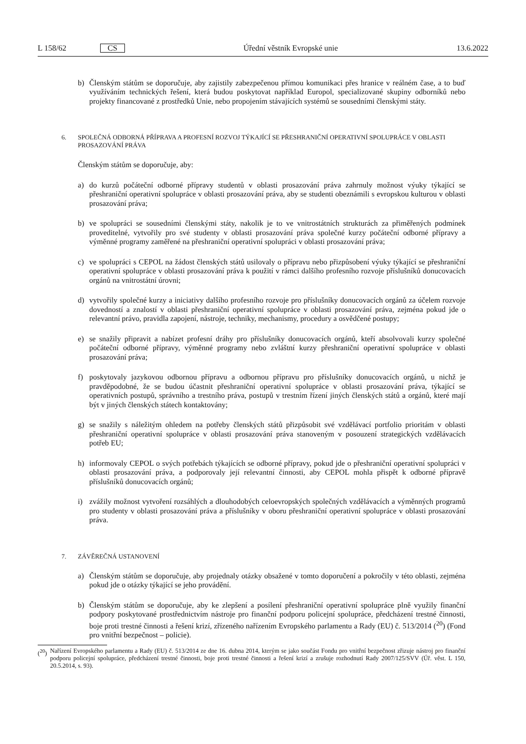L 158/62 CS Úřední věstník Evropské unie 13.6.2022
b) Členským státům se doporučuje, aby zajistily zabezpečenou přímou komunikaci přes hranice v reálném čase, a to buď využíváním technických řešení, která budou poskytovat například Europol, specializované skupiny odborníků nebo projekty financované z prostředků Unie, nebo propojením stávajících systémů se sousedními členskými státy.
6. SPOLEČNÁ ODBORNÁ PŘÍPRAVA A PROFESNÍ ROZVOJ TÝKAJÍCÍ SE PŘESHRANIČNÍ OPERATIVNÍ SPOLUPRÁCE V OBLASTI PROSAZOVÁNÍ PRÁVA
Členským státům se doporučuje, aby:
a) do kurzů počáteční odborné přípravy studentů v oblasti prosazování práva zahrnuly možnost výuky týkající se přeshraniční operativní spolupráce v oblasti prosazování práva, aby se studenti obeznámili s evropskou kulturou v oblasti prosazování práva;
b) ve spolupráci se sousedními členskými státy, nakolik je to ve vnitrostátních strukturách za přiměřených podmínek proveditelné, vytvořily pro své studenty v oblasti prosazování práva společné kurzy počáteční odborné přípravy a výměnné programy zaměřené na přeshraniční operativní spolupráci v oblasti prosazování práva;
c) ve spolupráci s CEPOL na žádost členských států usilovaly o přípravu nebo přizpůsobení výuky týkající se přeshraniční operativní spolupráce v oblasti prosazování práva k použití v rámci dalšího profesního rozvoje příslušníků donucovacích orgánů na vnitrostátní úrovni;
d) vytvořily společné kurzy a iniciativy dalšího profesního rozvoje pro příslušníky donucovacích orgánů za účelem rozvoje dovedností a znalostí v oblasti přeshraniční operativní spolupráce v oblasti prosazování práva, zejména pokud jde o relevantní právo, pravidla zapojení, nástroje, techniky, mechanismy, procedury a osvědčené postupy;
e) se snažily připravit a nabízet profesní dráhy pro příslušníky donucovacích orgánů, kteří absolvovali kurzy společné počáteční odborné přípravy, výměnné programy nebo zvláštní kurzy přeshraniční operativní spolupráce v oblasti prosazování práva;
f) poskytovaly jazykovou odbornou přípravu a odbornou přípravu pro příslušníky donucovacích orgánů, u nichž je pravděpodobné, že se budou účastnit přeshraniční operativní spolupráce v oblasti prosazování práva, týkající se operativních postupů, správního a trestního práva, postupů v trestním řízení jiných členských států a orgánů, které mají být v jiných členských státech kontaktovány;
g) se snažily s náležitým ohledem na potřeby členských států přizpůsobit své vzdělávací portfolio prioritám v oblasti přeshraniční operativní spolupráce v oblasti prosazování práva stanoveným v posouzení strategických vzdělávacích potřeb EU;
h) informovaly CEPOL o svých potřebách týkajících se odborné přípravy, pokud jde o přeshraniční operativní spolupráci v oblasti prosazování práva, a podporovaly její relevantní činnosti, aby CEPOL mohla přispět k odborné přípravě příslušníků donucovacích orgánů;
i) zvážily možnost vytvoření rozsáhlých a dlouhodobých celoevropských společných vzdělávacích a výměnných programů pro studenty v oblasti prosazování práva a příslušníky v oboru přeshraniční operativní spolupráce v oblasti prosazování práva.
7. ZÁVĚREČNÁ USTANOVENÍ
a) Členským státům se doporučuje, aby projednaly otázky obsažené v tomto doporučení a pokročily v této oblasti, zejména pokud jde o otázky týkající se jeho provádění.
b) Členským státům se doporučuje, aby ke zlepšení a posílení přeshraniční operativní spolupráce plně využily finanční podpory poskytované prostřednictvím nástroje pro finanční podporu policejní spolupráce, předcházení trestné činnosti, boje proti trestné činnosti a řešení krizí, zřízeného nařízením Evropského parlamentu a Rady (EU) č. 513/2014 (<sup>20</sup>) (Fond pro vnitřní bezpečnost – policie).
(<sup>20</sup>) Nařízení Evropského parlamentu a Rady (EU) č. 513/2014 ze dne 16. dubna 2014, kterým se jako součást Fondu pro vnitřní bezpečnost zřizuje nástroj pro finanční podporu policejní spolupráce, předcházení trestné činnosti, boje proti trestné činnosti a řešení krizí a zrušuje rozhodnutí Rady 2007/125/SVV (Úř. věst. L 150, 20.5.2014, s. 93).